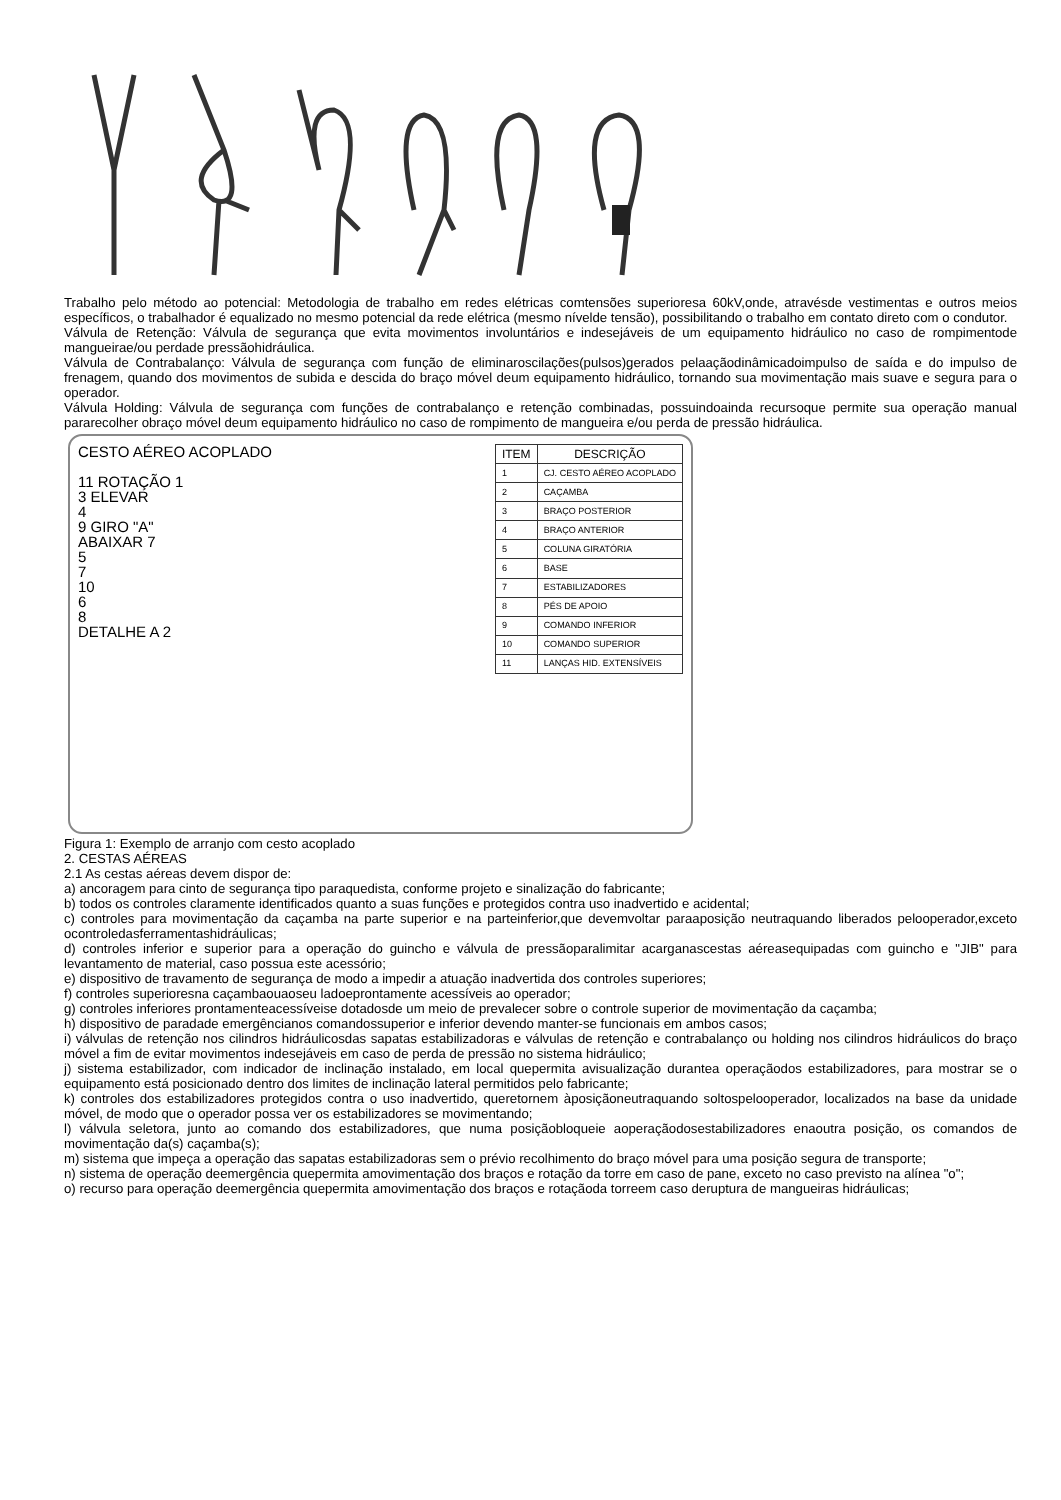Trabalho pelo método ao potencial: Metodologia de trabalho em redes elétricas comtensões superioresa 60kV,onde, atravésde vestimentas e outros meios específicos, o trabalhador é equalizado no mesmo potencial da rede elétrica (mesmo nívelde tensão), possibilitando o trabalho em contato direto com o condutor.
Válvula de Retenção: Válvula de segurança que evita movimentos involuntários e indesejáveis de um equipamento hidráulico no caso de rompimentode mangueirae/ou perdade pressãohidráulica.
Válvula de Contrabalanço: Válvula de segurança com função de eliminaroscilações(pulsos)gerados pelaaçãodinâmicadoimpulso de saída e do impulso de frenagem, quando dos movimentos de subida e descida do braço móvel deum equipamento hidráulico, tornando sua movimentação mais suave e segura para o operador.
Válvula Holding: Válvula de segurança com funções de contrabalanço e retenção combinadas, possuindoainda recursoque permite sua operação manual pararecolher obraço móvel deum equipamento hidráulico no caso de rompimento de mangueira e/ou perda de pressão hidráulica.
CESTO AÉREO ACOPLADO
11 ROTAÇÃO 1
3 ELEVAR
4
9 GIRO "A"
ABAIXAR 7
5
7
10
6
8
DETALHE A 2
| ITEM | DESCRIÇÃO |
| --- | --- |
| 1 | CJ. CESTO AÉREO ACOPLADO |
| 2 | CAÇAMBA |
| 3 | BRAÇO POSTERIOR |
| 4 | BRAÇO ANTERIOR |
| 5 | COLUNA GIRATÓRIA |
| 6 | BASE |
| 7 | ESTABILIZADORES |
| 8 | PÉS DE APOIO |
| 9 | COMANDO INFERIOR |
| 10 | COMANDO SUPERIOR |
| 11 | LANÇAS HID. EXTENSÍVEIS |
Figura 1: Exemplo de arranjo com cesto acoplado
2. CESTAS AÉREAS
2.1 As cestas aéreas devem dispor de:
a) ancoragem para cinto de segurança tipo paraquedista, conforme projeto e sinalização do fabricante;
b) todos os controles claramente identificados quanto a suas funções e protegidos contra uso inadvertido e acidental;
c) controles para movimentação da caçamba na parte superior e na parteinferior,que devemvoltar paraaposição neutraquando liberados pelooperador,exceto ocontroledasferramentashidráulicas;
d) controles inferior e superior para a operação do guincho e válvula de pressãoparalimitar acarganascestas aéreasequipadas com guincho e "JIB" para levantamento de material, caso possua este acessório;
e) dispositivo de travamento de segurança de modo a impedir a atuação inadvertida dos controles superiores;
f) controles superioresna caçambaouaoseu ladoeprontamente acessíveis ao operador;
g) controles inferiores prontamenteacessíveise dotadosde um meio de prevalecer sobre o controle superior de movimentação da caçamba;
h) dispositivo de paradade emergêncianos comandossuperior e inferior devendo manter-se funcionais em ambos casos;
i) válvulas de retenção nos cilindros hidráulicosdas sapatas estabilizadoras e válvulas de retenção e contrabalanço ou holding nos cilindros hidráulicos do braço móvel a fim de evitar movimentos indesejáveis em caso de perda de pressão no sistema hidráulico;
j) sistema estabilizador, com indicador de inclinação instalado, em local quepermita avisualização durantea operaçãodos estabilizadores, para mostrar se o equipamento está posicionado dentro dos limites de inclinação lateral permitidos pelo fabricante;
k) controles dos estabilizadores protegidos contra o uso inadvertido, queretornem àposiçãoneutraquando soltospelooperador, localizados na base da unidade móvel, de modo que o operador possa ver os estabilizadores se movimentando;
l) válvula seletora, junto ao comando dos estabilizadores, que numa posiçãobloqueie aoperaçãodosestabilizadores enaoutra posição, os comandos de movimentação da(s) caçamba(s);
m) sistema que impeça a operação das sapatas estabilizadoras sem o prévio recolhimento do braço móvel para uma posição segura de transporte;
n) sistema de operação deemergência quepermita amovimentação dos braços e rotação da torre em caso de pane, exceto no caso previsto na alínea "o";
o) recurso para operação deemergência quepermita amovimentação dos braços e rotaçãoda torreem caso deruptura de mangueiras hidráulicas;